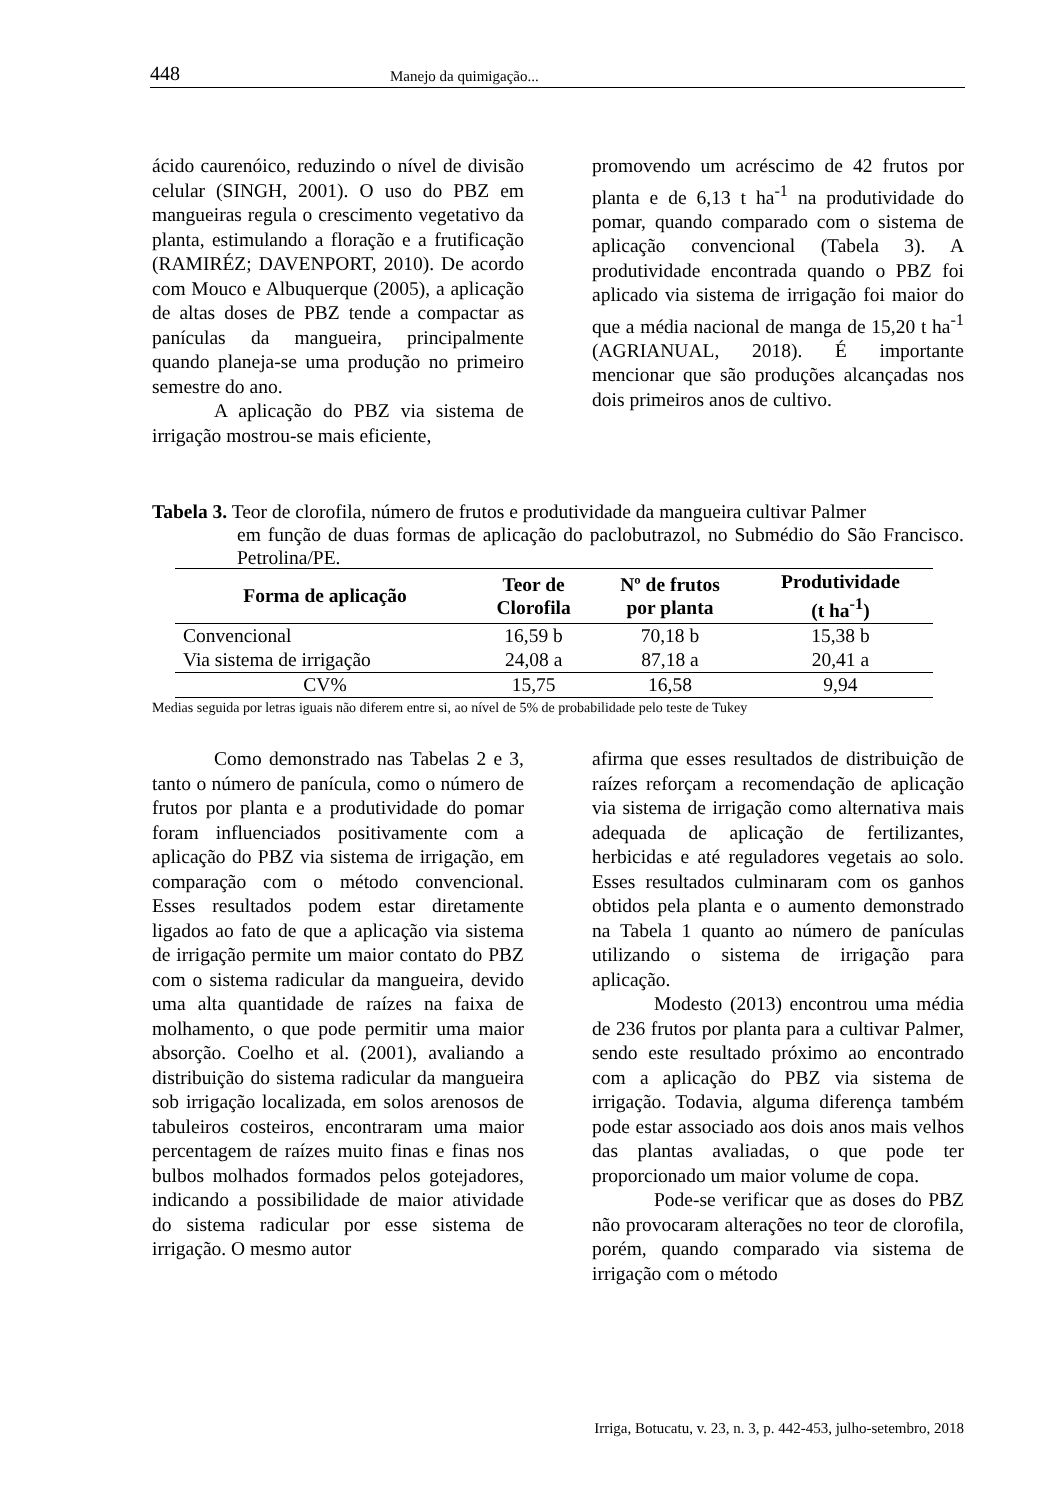448 Manejo da quimigação...
ácido caurenóico, reduzindo o nível de divisão celular (SINGH, 2001). O uso do PBZ em mangueiras regula o crescimento vegetativo da planta, estimulando a floração e a frutificação (RAMIRÉZ; DAVENPORT, 2010). De acordo com Mouco e Albuquerque (2005), a aplicação de altas doses de PBZ tende a compactar as panículas da mangueira, principalmente quando planeja-se uma produção no primeiro semestre do ano.
A aplicação do PBZ via sistema de irrigação mostrou-se mais eficiente,
promovendo um acréscimo de 42 frutos por planta e de 6,13 t ha<sup>-1</sup> na produtividade do pomar, quando comparado com o sistema de aplicação convencional (Tabela 3). A produtividade encontrada quando o PBZ foi aplicado via sistema de irrigação foi maior do que a média nacional de manga de 15,20 t ha<sup>-1</sup> (AGRIANUAL, 2018). É importante mencionar que são produções alcançadas nos dois primeiros anos de cultivo.
Tabela 3. Teor de clorofila, número de frutos e produtividade da mangueira cultivar Palmer
em função de duas formas de aplicação do paclobutrazol, no Submédio do São Francisco. Petrolina/PE.
| Forma de aplicação | Teor de Clorofila | Nº de frutos por planta | Produtividade (t ha<sup>-1</sup>) |
| --- | --- | --- | --- |
| Convencional | 16,59 b | 70,18 b | 15,38 b |
| Via sistema de irrigação | 24,08 a | 87,18 a | 20,41 a |
| CV% | 15,75 | 16,58 | 9,94 |
Medias seguida por letras iguais não diferem entre si, ao nível de 5% de probabilidade pelo teste de Tukey
Como demonstrado nas Tabelas 2 e 3, tanto o número de panícula, como o número de frutos por planta e a produtividade do pomar foram influenciados positivamente com a aplicação do PBZ via sistema de irrigação, em comparação com o método convencional. Esses resultados podem estar diretamente ligados ao fato de que a aplicação via sistema de irrigação permite um maior contato do PBZ com o sistema radicular da mangueira, devido uma alta quantidade de raízes na faixa de molhamento, o que pode permitir uma maior absorção. Coelho et al. (2001), avaliando a distribuição do sistema radicular da mangueira sob irrigação localizada, em solos arenosos de tabuleiros costeiros, encontraram uma maior percentagem de raízes muito finas e finas nos bulbos molhados formados pelos gotejadores, indicando a possibilidade de maior atividade do sistema radicular por esse sistema de irrigação. O mesmo autor
afirma que esses resultados de distribuição de raízes reforçam a recomendação de aplicação via sistema de irrigação como alternativa mais adequada de aplicação de fertilizantes, herbicidas e até reguladores vegetais ao solo. Esses resultados culminaram com os ganhos obtidos pela planta e o aumento demonstrado na Tabela 1 quanto ao número de panículas utilizando o sistema de irrigação para aplicação.
Modesto (2013) encontrou uma média de 236 frutos por planta para a cultivar Palmer, sendo este resultado próximo ao encontrado com a aplicação do PBZ via sistema de irrigação. Todavia, alguma diferença também pode estar associado aos dois anos mais velhos das plantas avaliadas, o que pode ter proporcionado um maior volume de copa.
Pode-se verificar que as doses do PBZ não provocaram alterações no teor de clorofila, porém, quando comparado via sistema de irrigação com o método
Irriga, Botucatu, v. 23, n. 3, p. 442-453, julho-setembro, 2018